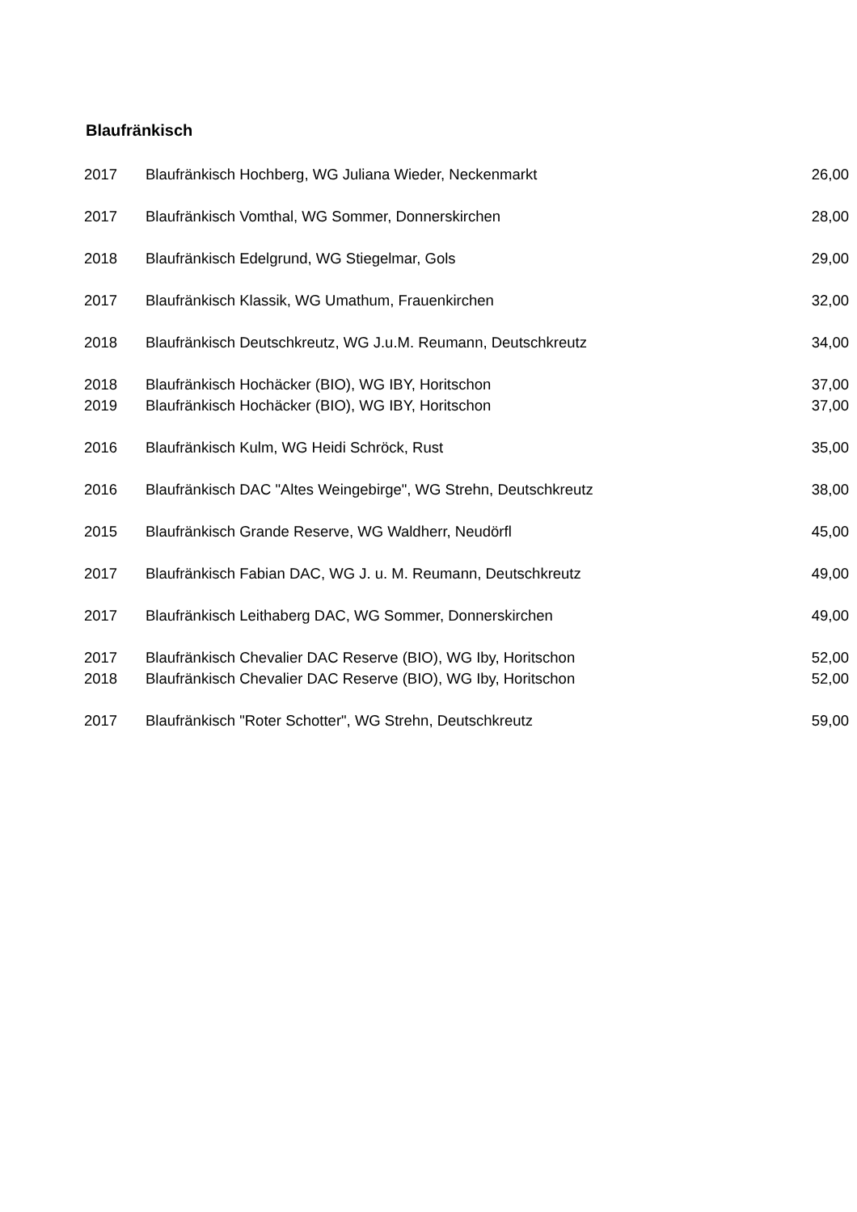Blaufränkisch
| 2017 | Blaufränkisch Hochberg, WG Juliana Wieder, Neckenmarkt | 26,00 |
| 2017 | Blaufränkisch Vomthal, WG Sommer, Donnerskirchen | 28,00 |
| 2018 | Blaufränkisch Edelgrund, WG Stiegelmar, Gols | 29,00 |
| 2017 | Blaufränkisch Klassik, WG Umathum, Frauenkirchen | 32,00 |
| 2018 | Blaufränkisch Deutschkreutz, WG J.u.M. Reumann, Deutschkreutz | 34,00 |
| 2018 | Blaufränkisch Hochäcker (BIO), WG IBY, Horitschon | 37,00 |
| 2019 | Blaufränkisch Hochäcker (BIO), WG IBY, Horitschon | 37,00 |
| 2016 | Blaufränkisch Kulm, WG Heidi Schröck, Rust | 35,00 |
| 2016 | Blaufränkisch DAC "Altes Weingebirge", WG Strehn, Deutschkreutz | 38,00 |
| 2015 | Blaufränkisch Grande Reserve, WG Waldherr, Neudörfl | 45,00 |
| 2017 | Blaufränkisch Fabian DAC, WG J. u. M. Reumann, Deutschkreutz | 49,00 |
| 2017 | Blaufränkisch Leithaberg DAC, WG Sommer, Donnerskirchen | 49,00 |
| 2017 | Blaufränkisch Chevalier DAC Reserve (BIO), WG Iby, Horitschon | 52,00 |
| 2018 | Blaufränkisch Chevalier DAC Reserve (BIO), WG Iby, Horitschon | 52,00 |
| 2017 | Blaufränkisch "Roter Schotter", WG Strehn, Deutschkreutz | 59,00 |